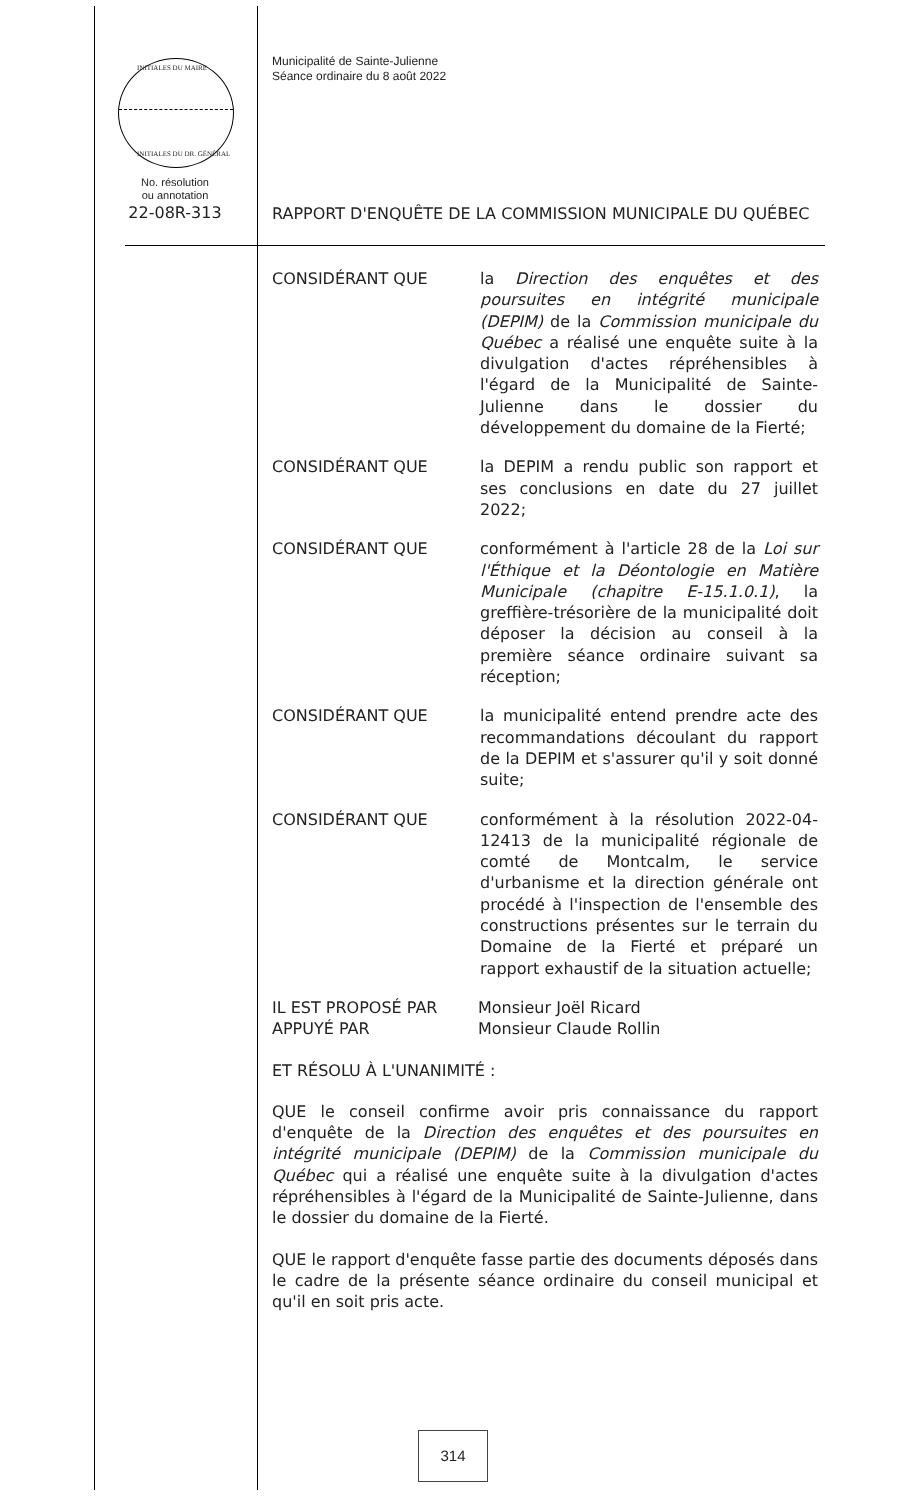INITIALES DU MAIRE
INITIALES DU DR. GÉNÉRAL
No. résolution
ou annotation
22-08R-313
Municipalité de Sainte-Julienne
Séance ordinaire du 8 août 2022
RAPPORT D'ENQUÊTE DE LA COMMISSION MUNICIPALE DU QUÉBEC
CONSIDÉRANT QUE la Direction des enquêtes et des poursuites en intégrité municipale (DEPIM) de la Commission municipale du Québec a réalisé une enquête suite à la divulgation d'actes répréhensibles à l'égard de la Municipalité de Sainte-Julienne dans le dossier du développement du domaine de la Fierté;
CONSIDÉRANT QUE la DEPIM a rendu public son rapport et ses conclusions en date du 27 juillet 2022;
CONSIDÉRANT QUE conformément à l'article 28 de la Loi sur l'Éthique et la Déontologie en Matière Municipale (chapitre E-15.1.0.1), la greffière-trésorière de la municipalité doit déposer la décision au conseil à la première séance ordinaire suivant sa réception;
CONSIDÉRANT QUE la municipalité entend prendre acte des recommandations découlant du rapport de la DEPIM et s'assurer qu'il y soit donné suite;
CONSIDÉRANT QUE conformément à la résolution 2022-04-12413 de la municipalité régionale de comté de Montcalm, le service d'urbanisme et la direction générale ont procédé à l'inspection de l'ensemble des constructions présentes sur le terrain du Domaine de la Fierté et préparé un rapport exhaustif de la situation actuelle;
IL EST PROPOSÉ PAR
APPUYÉ PAR
Monsieur Joël Ricard
Monsieur Claude Rollin
ET RÉSOLU À L'UNANIMITÉ :
QUE le conseil confirme avoir pris connaissance du rapport d'enquête de la Direction des enquêtes et des poursuites en intégrité municipale (DEPIM) de la Commission municipale du Québec qui a réalisé une enquête suite à la divulgation d'actes répréhensibles à l'égard de la Municipalité de Sainte-Julienne, dans le dossier du domaine de la Fierté.
QUE le rapport d'enquête fasse partie des documents déposés dans le cadre de la présente séance ordinaire du conseil municipal et qu'il en soit pris acte.
314